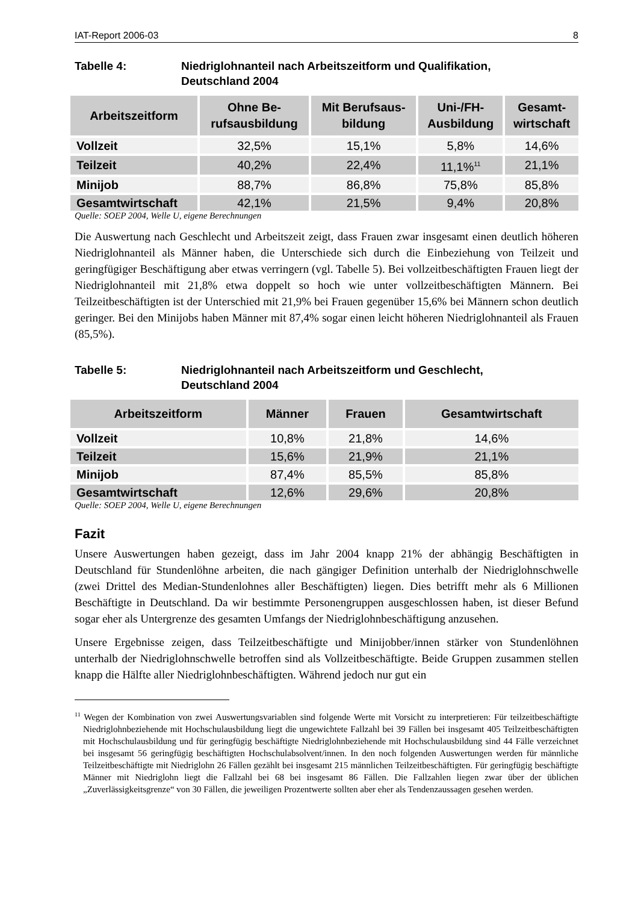IAT-Report 2006-03 8
Tabelle 4: Niedriglohnanteil nach Arbeitszeitform und Qualifikation,
Deutschland 2004
| Arbeitszeitform | Ohne Be- rufsausbildung | Mit Berufsaus- bildung | Uni-/FH- Ausbildung | Gesamt- wirtschaft |
| --- | --- | --- | --- | --- |
| Vollzeit | 32,5% | 15,1% | 5,8% | 14,6% |
| Teilzeit | 40,2% | 22,4% | 11,1%<sup>11</sup> | 21,1% |
| Minijob | 88,7% | 86,8% | 75,8% | 85,8% |
| Gesamtwirtschaft | 42,1% | 21,5% | 9,4% | 20,8% |
Quelle: SOEP 2004, Welle U, eigene Berechnungen
Die Auswertung nach Geschlecht und Arbeitszeit zeigt, dass Frauen zwar insgesamt einen deutlich höheren Niedriglohnanteil als Männer haben, die Unterschiede sich durch die Einbeziehung von Teilzeit und geringfügiger Beschäftigung aber etwas verringern (vgl. Tabelle 5). Bei vollzeitbeschäftigten Frauen liegt der Niedriglohnanteil mit 21,8% etwa doppelt so hoch wie unter vollzeitbeschäftigten Männern. Bei Teilzeitbeschäftigten ist der Unterschied mit 21,9% bei Frauen gegenüber 15,6% bei Männern schon deutlich geringer. Bei den Minijobs haben Männer mit 87,4% sogar einen leicht höheren Niedriglohnanteil als Frauen (85,5%).
Tabelle 5: Niedriglohnanteil nach Arbeitszeitform und Geschlecht,
Deutschland 2004
| Arbeitszeitform | Männer | Frauen | Gesamtwirtschaft |
| --- | --- | --- | --- |
| Vollzeit | 10,8% | 21,8% | 14,6% |
| Teilzeit | 15,6% | 21,9% | 21,1% |
| Minijob | 87,4% | 85,5% | 85,8% |
| Gesamtwirtschaft | 12,6% | 29,6% | 20,8% |
Quelle: SOEP 2004, Welle U, eigene Berechnungen
Fazit
Unsere Auswertungen haben gezeigt, dass im Jahr 2004 knapp 21% der abhängig Beschäftigten in Deutschland für Stundenlöhne arbeiten, die nach gängiger Definition unterhalb der Niedriglohnschwelle (zwei Drittel des Median-Stundenlohnes aller Beschäftigten) liegen. Dies betrifft mehr als 6 Millionen Beschäftigte in Deutschland. Da wir bestimmte Personengruppen ausgeschlossen haben, ist dieser Befund sogar eher als Untergrenze des gesamten Umfangs der Niedriglohnbeschäftigung anzusehen.
Unsere Ergebnisse zeigen, dass Teilzeitbeschäftigte und Minijobber/innen stärker von Stundenlöhnen unterhalb der Niedriglohnschwelle betroffen sind als Vollzeitbeschäftigte. Beide Gruppen zusammen stellen knapp die Hälfte aller Niedriglohnbeschäftigten. Während jedoch nur gut ein
<sup>11</sup> Wegen der Kombination von zwei Auswertungsvariablen sind folgende Werte mit Vorsicht zu interpretieren: Für teilzeitbeschäftigte Niedriglohnbeziehende mit Hochschulausbildung liegt die ungewichtete Fallzahl bei 39 Fällen bei insgesamt 405 Teilzeitbeschäftigten mit Hochschulausbildung und für geringfügig beschäftigte Niedriglohnbeziehende mit Hochschulausbildung sind 44 Fälle verzeichnet bei insgesamt 56 geringfügig beschäftigten Hochschulabsolvent/innen. In den noch folgenden Auswertungen werden für männliche Teilzeitbeschäftigte mit Niedriglohn 26 Fällen gezählt bei insgesamt 215 männlichen Teilzeitbeschäftigten. Für geringfügig beschäftigte Männer mit Niedriglohn liegt die Fallzahl bei 68 bei insgesamt 86 Fällen. Die Fallzahlen liegen zwar über der üblichen „Zuverlässigkeitsgrenze“ von 30 Fällen, die jeweiligen Prozentwerte sollten aber eher als Tendenzaussagen gesehen werden.